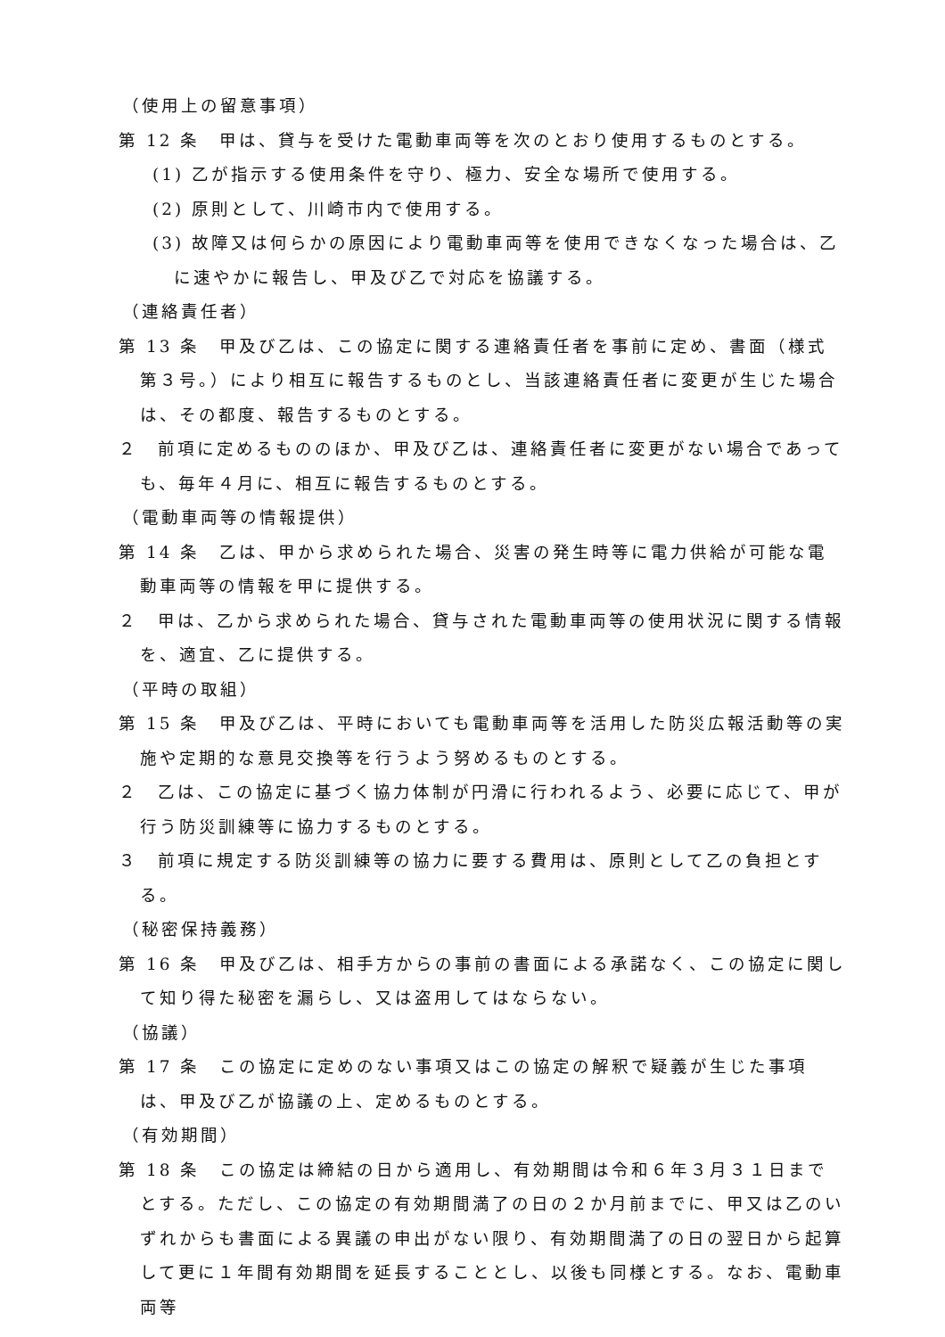（使用上の留意事項）
第 12 条　甲は、貸与を受けた電動車両等を次のとおり使用するものとする。
(1) 乙が指示する使用条件を守り、極力、安全な場所で使用する。
(2) 原則として、川崎市内で使用する。
(3) 故障又は何らかの原因により電動車両等を使用できなくなった場合は、乙に速やかに報告し、甲及び乙で対応を協議する。
（連絡責任者）
第 13 条　甲及び乙は、この協定に関する連絡責任者を事前に定め、書面（様式第３号。）により相互に報告するものとし、当該連絡責任者に変更が生じた場合は、その都度、報告するものとする。
２　前項に定めるもののほか、甲及び乙は、連絡責任者に変更がない場合であっても、毎年４月に、相互に報告するものとする。
（電動車両等の情報提供）
第 14 条　乙は、甲から求められた場合、災害の発生時等に電力供給が可能な電動車両等の情報を甲に提供する。
２　甲は、乙から求められた場合、貸与された電動車両等の使用状況に関する情報を、適宜、乙に提供する。
（平時の取組）
第 15 条　甲及び乙は、平時においても電動車両等を活用した防災広報活動等の実施や定期的な意見交換等を行うよう努めるものとする。
２　乙は、この協定に基づく協力体制が円滑に行われるよう、必要に応じて、甲が行う防災訓練等に協力するものとする。
３　前項に規定する防災訓練等の協力に要する費用は、原則として乙の負担とする。
（秘密保持義務）
第 16 条　甲及び乙は、相手方からの事前の書面による承諾なく、この協定に関して知り得た秘密を漏らし、又は盗用してはならない。
（協議）
第 17 条　この協定に定めのない事項又はこの協定の解釈で疑義が生じた事項は、甲及び乙が協議の上、定めるものとする。
（有効期間）
第 18 条　この協定は締結の日から適用し、有効期間は令和６年３月３１日までとする。ただし、この協定の有効期間満了の日の２か月前までに、甲又は乙のいずれからも書面による異議の申出がない限り、有効期間満了の日の翌日から起算して更に１年間有効期間を延長することとし、以後も同様とする。なお、電動車両等